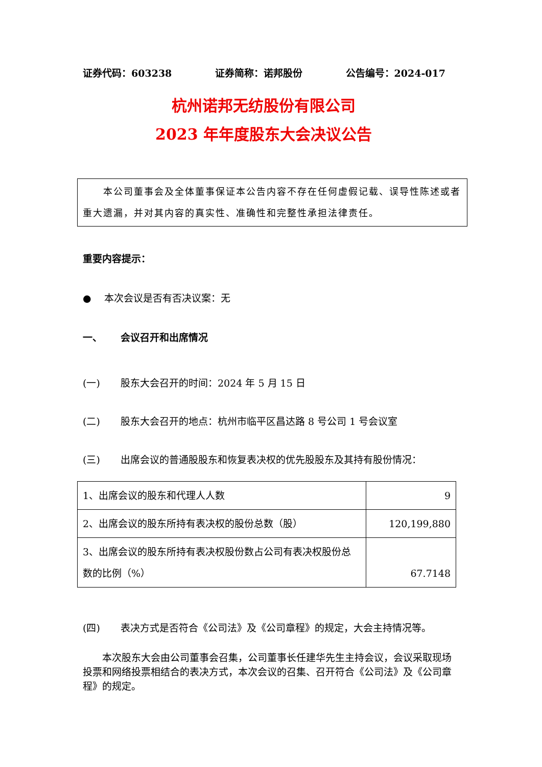证券代码：603238 证券简称：诺邦股份 公告编号：2024-017
杭州诺邦无纺股份有限公司
2023 年年度股东大会决议公告
　　本公司董事会及全体董事保证本公告内容不存在任何虚假记载、误导性陈述或者重大遗漏，并对其内容的真实性、准确性和完整性承担法律责任。
重要内容提示：
●　 本次会议是否有否决议案：无
一、 会议召开和出席情况
(一) 股东大会召开的时间：2024 年 5 月 15 日
(二) 股东大会召开的地点：杭州市临平区昌达路 8 号公司 1 号会议室
(三) 出席会议的普通股股东和恢复表决权的优先股股东及其持有股份情况：
| 1、出席会议的股东和代理人人数 | 9 |
| 2、出席会议的股东所持有表决权的股份总数（股） | 120,199,880 |
| 3、出席会议的股东所持有表决权股份数占公司有表决权股份总数的比例（%） | 67.7148 |
(四) 表决方式是否符合《公司法》及《公司章程》的规定，大会主持情况等。
　　本次股东大会由公司董事会召集，公司董事长任建华先生主持会议，会议采取现场投票和网络投票相结合的表决方式，本次会议的召集、召开符合《公司法》及《公司章程》的规定。